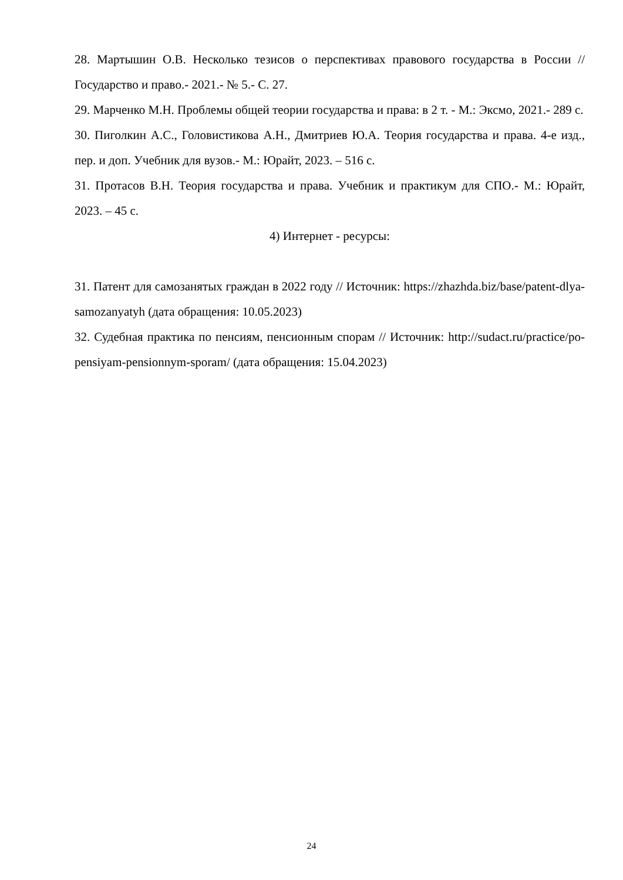28. Мартышин О.В. Несколько тезисов о перспективах правового государства в России // Государство и право.- 2021.- № 5.- С. 27.
29. Марченко М.Н. Проблемы общей теории государства и права: в 2 т. - М.: Эксмо, 2021.- 289 с.
30. Пиголкин А.С., Головистикова А.Н., Дмитриев Ю.А. Теория государства и права. 4-е изд., пер. и доп. Учебник для вузов.- М.: Юрайт, 2023. – 516 с.
31. Протасов В.Н. Теория государства и права. Учебник и практикум для СПО.- М.: Юрайт, 2023. – 45 с.
4) Интернет - ресурсы:
31. Патент для самозанятых граждан в 2022 году // Источник: https://zhazhda.biz/base/patent-dlya-samozanyatyh (дата обращения: 10.05.2023)
32. Судебная практика по пенсиям, пенсионным спорам // Источник: http://sudact.ru/practice/po-pensiyam-pensionnym-sporam/ (дата обращения: 15.04.2023)
24